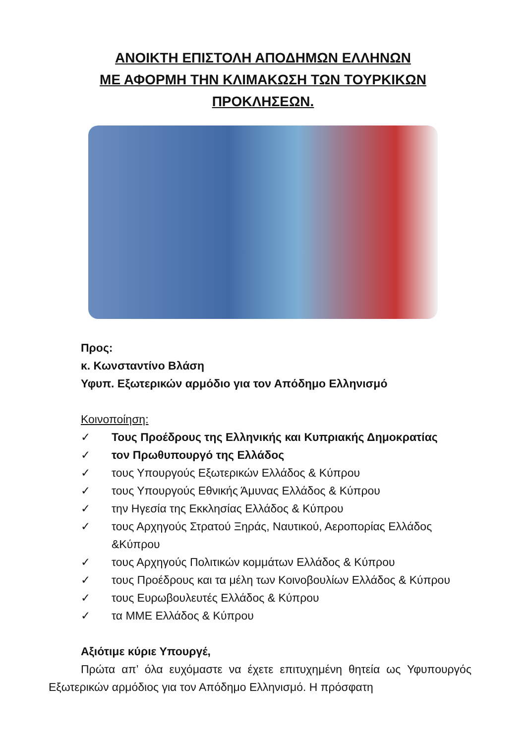ΑΝΟΙΚΤΗ ΕΠΙΣΤΟΛΗ ΑΠΟΔΗΜΩΝ ΕΛΛΗΝΩΝ
ΜΕ ΑΦΟΡΜΗ ΤΗΝ ΚΛΙΜΑΚΩΣΗ ΤΩΝ ΤΟΥΡΚΙΚΩΝ
ΠΡΟΚΛΗΣΕΩΝ.
Προς:
κ. Κωνσταντίνο Βλάση
Υφυπ. Εξωτερικών αρμόδιο για τον Απόδημο Ελληνισμό
Κοινοποίηση:
✓ Τους Προέδρους της Ελληνικής και Κυπριακής Δημοκρατίας
✓ τον Πρωθυπουργό της Ελλάδος
✓ τους Υπουργούς Εξωτερικών Ελλάδος & Κύπρου
✓ τους Υπουργούς Εθνικής Άμυνας Ελλάδος & Κύπρου
✓ την Ηγεσία της Εκκλησίας Ελλάδος & Κύπρου
✓ τους Αρχηγούς Στρατού Ξηράς, Ναυτικού, Αεροπορίας Ελλάδος &Κύπρου
✓ τους Αρχηγούς Πολιτικών κομμάτων Ελλάδος & Κύπρου
✓ τους Προέδρους και τα μέλη των Κοινοβουλίων Ελλάδος & Κύπρου
✓ τους Ευρωβουλευτές Ελλάδος & Κύπρου
✓ τα ΜΜΕ Ελλάδος & Κύπρου
Αξιότιμε κύριε Υπουργέ,
Πρώτα απ’ όλα ευχόμαστε να έχετε επιτυχημένη θητεία ως Υφυπουργός Εξωτερικών αρμόδιος για τον Απόδημο Ελληνισμό. Η πρόσφατη